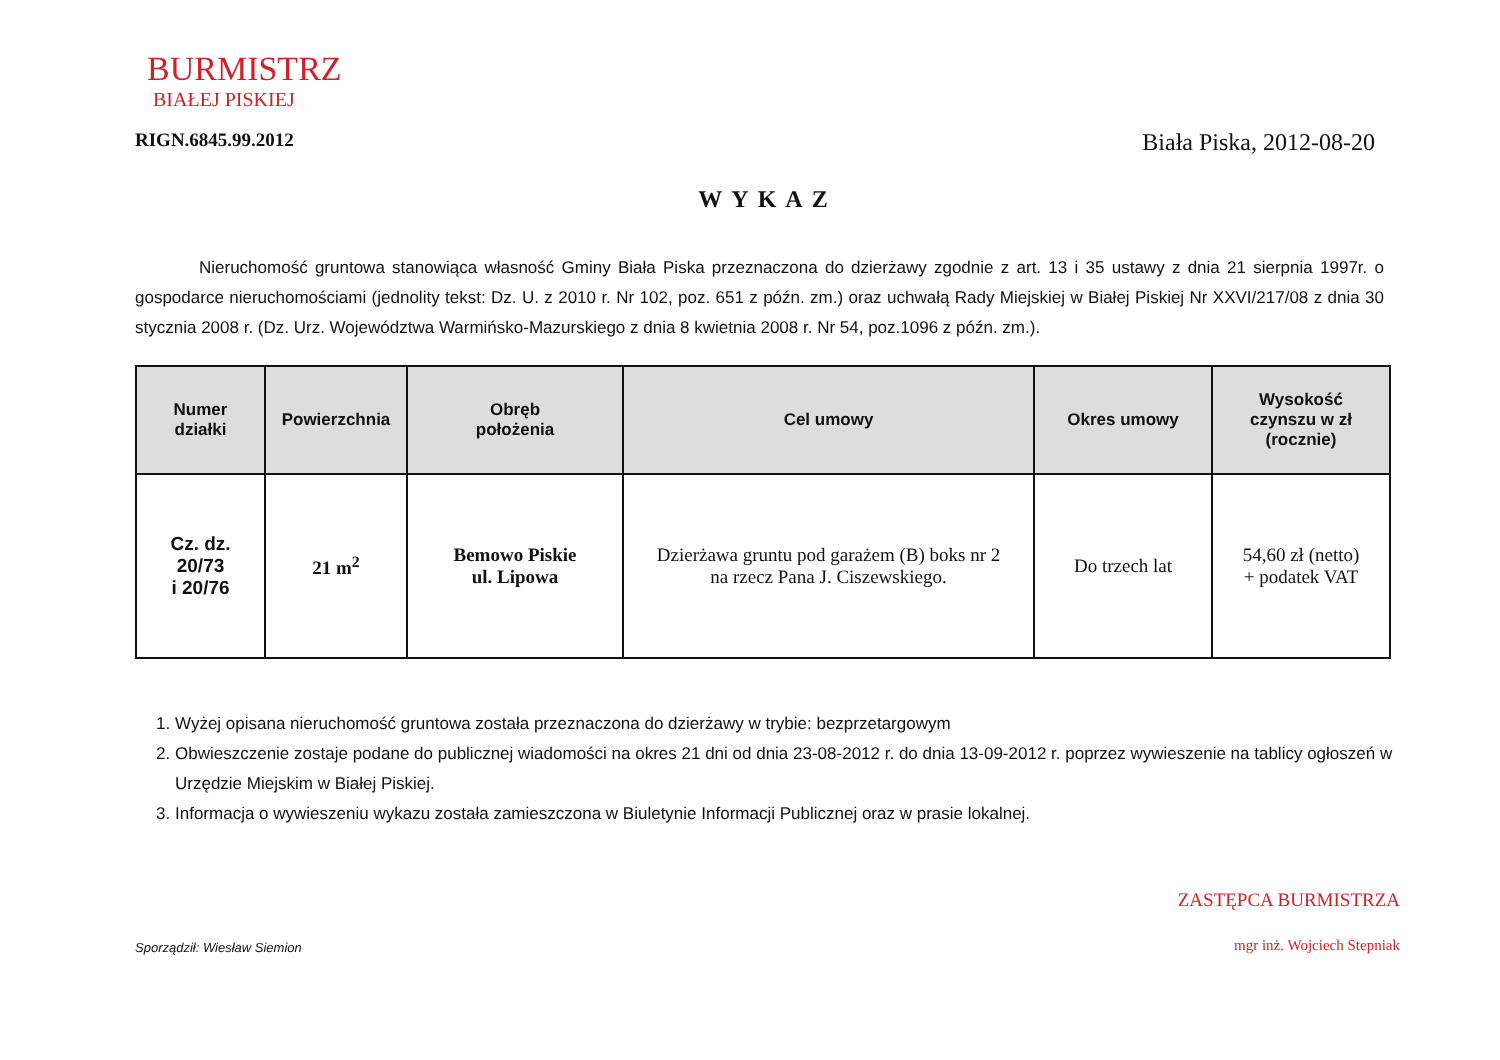BURMISTRZ
BIAŁEJ PISKIEJ
RIGN.6845.99.2012 Biała Piska, 2012-08-20
WYKAZ
Nieruchomość gruntowa stanowiąca własność Gminy Biała Piska przeznaczona do dzierżawy zgodnie z art. 13 i 35 ustawy z dnia 21 sierpnia 1997r. o gospodarce nieruchomościami (jednolity tekst: Dz. U. z 2010 r. Nr 102, poz. 651 z późn. zm.) oraz uchwałą Rady Miejskiej w Białej Piskiej Nr XXVI/217/08 z dnia 30 stycznia 2008 r. (Dz. Urz. Województwa Warmińsko-Mazurskiego z dnia 8 kwietnia 2008 r. Nr 54, poz.1096 z późn. zm.).
| Numer działki | Powierzchnia | Obręb położenia | Cel umowy | Okres umowy | Wysokość czynszu w zł (rocznie) |
| --- | --- | --- | --- | --- | --- |
| Cz. dz. 20/73 i 20/76 | 21 m<sup>2</sup> | Bemowo Piskie ul. Lipowa | Dzierżawa gruntu pod garażem (B) boks nr 2 na rzecz Pana J. Ciszewskiego. | Do trzech lat | 54,60 zł (netto) + podatek VAT |
1. Wyżej opisana nieruchomość gruntowa została przeznaczona do dzierżawy w trybie: bezprzetargowym
2. Obwieszczenie zostaje podane do publicznej wiadomości na okres 21 dni od dnia 23-08-2012 r. do dnia 13-09-2012 r. poprzez wywieszenie na tablicy ogłoszeń w Urzędzie Miejskim w Białej Piskiej.
3. Informacja o wywieszeniu wykazu została zamieszczona w Biuletynie Informacji Publicznej oraz w prasie lokalnej.
Sporządził: Wiesław Siemion
ZASTĘPCA BURMISTRZA
mgr inż. Wojciech Stepniak